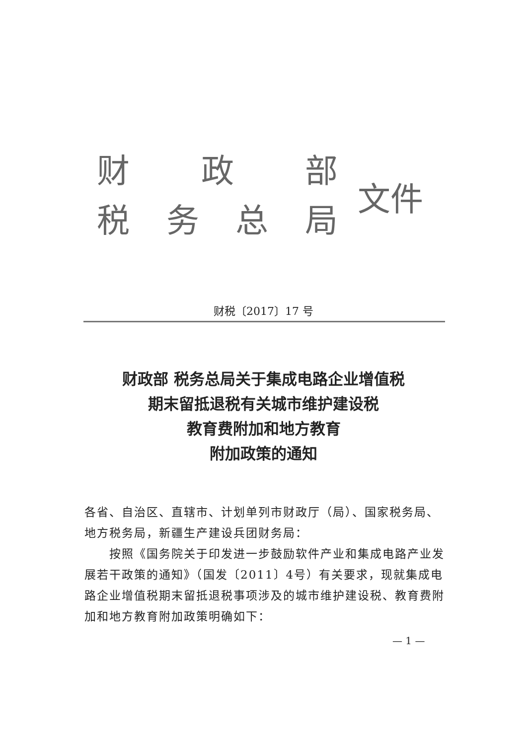财 政 部
税务总局
文件
财税〔2017〕17 号
财政部 税务总局关于集成电路企业增值税
期末留抵退税有关城市维护建设税
教育费附加和地方教育
附加政策的通知
各省、自治区、直辖市、计划单列市财政厅（局）、国家税务局、地方税务局，新疆生产建设兵团财务局：
  按照《国务院关于印发进一步鼓励软件产业和集成电路产业发展若干政策的通知》（国发〔2011〕4号）有关要求，现就集成电路企业增值税期末留抵退税事项涉及的城市维护建设税、教育费附加和地方教育附加政策明确如下：
— 1 —